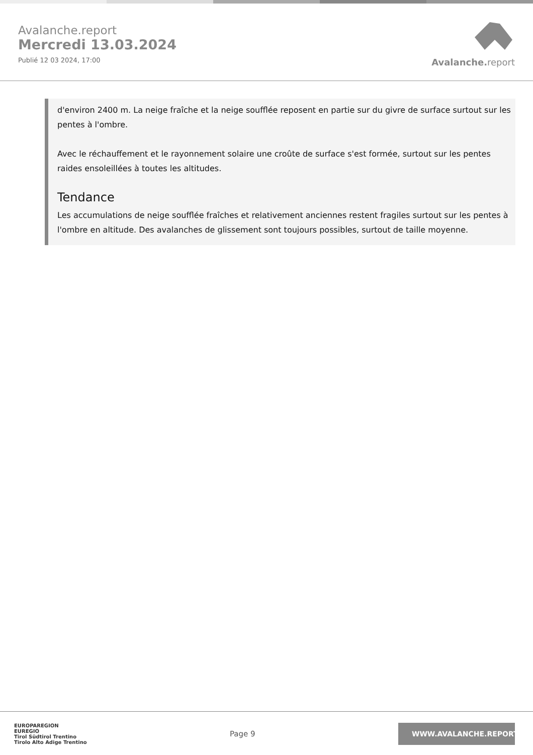Avalanche.report
Mercredi 13.03.2024
Publié 12 03 2024, 17:00
Avalanche. report
d'environ 2400 m. La neige fraîche et la neige soufflée reposent en partie sur du givre de surface surtout sur les pentes à l'ombre.
Avec le réchauffement et le rayonnement solaire une croûte de surface s'est formée, surtout sur les pentes raides ensoleillées à toutes les altitudes.
Tendance
Les accumulations de neige soufflée fraîches et relativement anciennes restent fragiles surtout sur les pentes à l'ombre en altitude. Des avalanches de glissement sont toujours possibles, surtout de taille moyenne.
EUROPAREGION
EUREGIO
Tirol Südtirol Trentino
Tirolo Alto Adige Trentino
Page 9
WWW.AVALANCHE.REPORT/F